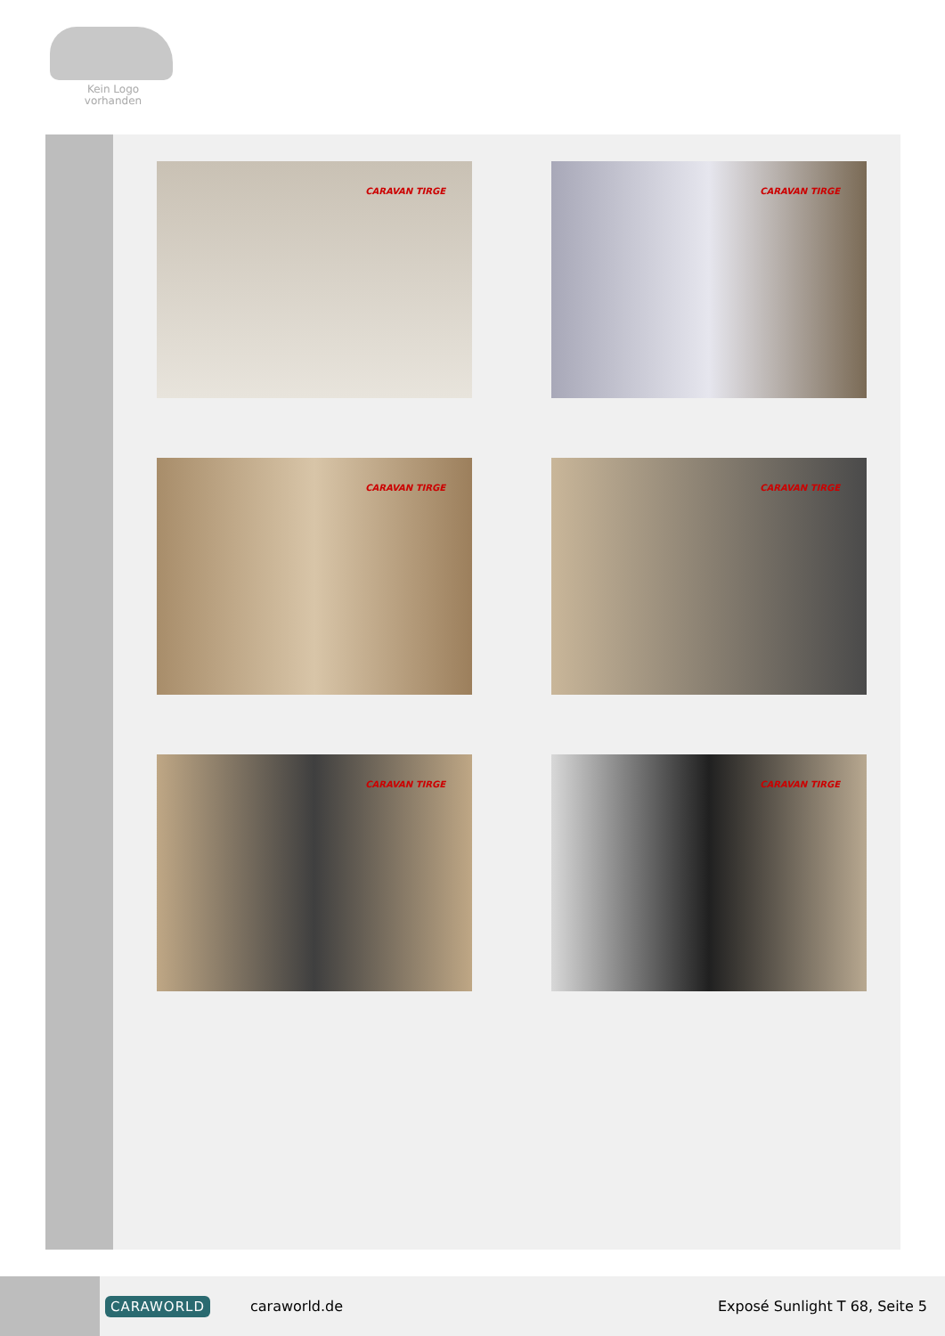Kein Logo
vorhanden
CARAVAN TIRGE
CARAVAN TIRGE
CARAVAN TIRGE
CARAVAN TIRGE
CARAVAN TIRGE
CARAVAN TIRGE
CARAWORLD caraworld.de Exposé Sunlight T 68, Seite 5